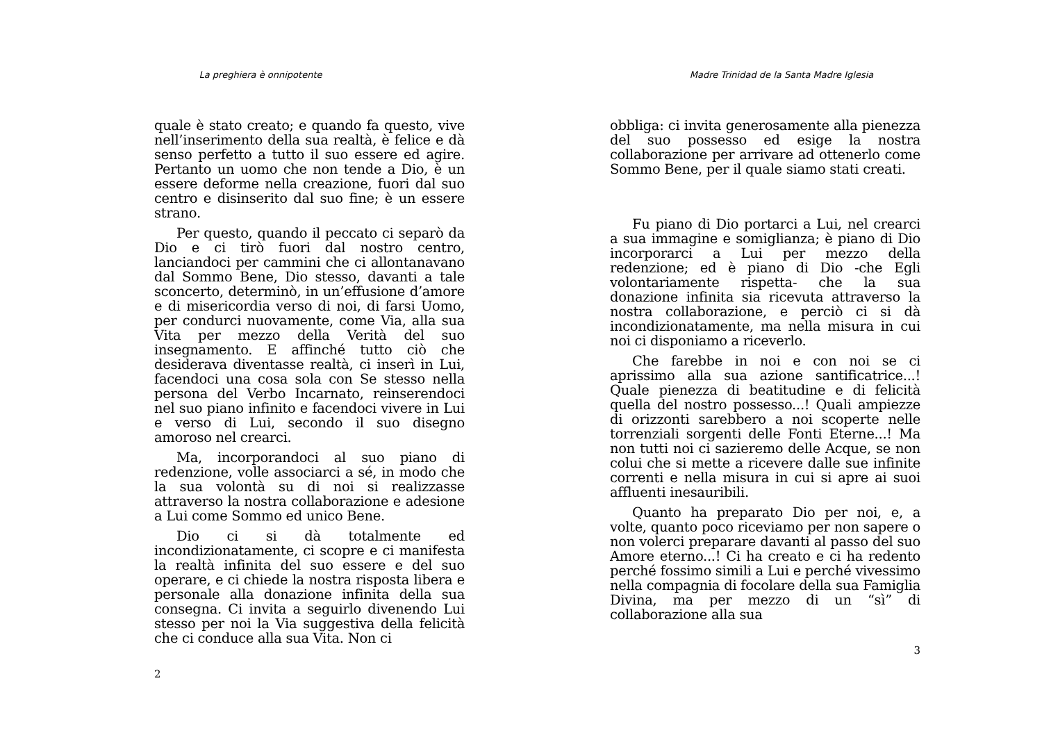La preghiera è onnipotente
quale è stato creato; e quando fa questo, vive nell’inserimento della sua realtà, è felice e dà senso perfetto a tutto il suo essere ed agire. Pertanto un uomo che non tende a Dio, è un essere deforme nella creazione, fuori dal suo centro e disinserito dal suo fine; è un essere strano.
Per questo, quando il peccato ci separò da Dio e ci tirò fuori dal nostro centro, lanciandoci per cammini che ci allontanavano dal Sommo Bene, Dio stesso, davanti a tale sconcerto, determinò, in un’effusione d’amore e di misericordia verso di noi, di farsi Uomo, per condurci nuovamente, come Via, alla sua Vita per mezzo della Verità del suo insegnamento. E affinché tutto ciò che desiderava diventasse realtà, ci inserì in Lui, facendoci una cosa sola con Se stesso nella persona del Verbo Incarnato, reinserendoci nel suo piano infinito e facendoci vivere in Lui e verso di Lui, secondo il suo disegno amoroso nel crearci.
Ma, incorporandoci al suo piano di redenzione, volle associarci a sé, in modo che la sua volontà su di noi si realizzasse attraverso la nostra collaborazione e adesione a Lui come Sommo ed unico Bene.
Dio ci si dà totalmente ed incondizionatamente, ci scopre e ci manifesta la realtà infinita del suo essere e del suo operare, e ci chiede la nostra risposta libera e personale alla donazione infinita della sua consegna. Ci invita a seguirlo divenendo Lui stesso per noi la Via suggestiva della felicità che ci conduce alla sua Vita. Non ci
2
Madre Trinidad de la Santa Madre Iglesia
obbliga: ci invita generosamente alla pienezza del suo possesso ed esige la nostra collaborazione per arrivare ad ottenerlo come Sommo Bene, per il quale siamo stati creati.
Fu piano di Dio portarci a Lui, nel crearci a sua immagine e somiglianza; è piano di Dio incorporarci a Lui per mezzo della redenzione; ed è piano di Dio -che Egli volontariamente rispetta- che la sua donazione infinita sia ricevuta attraverso la nostra collaborazione, e perciò ci si dà incondizionatamente, ma nella misura in cui noi ci disponiamo a riceverlo.
Che farebbe in noi e con noi se ci aprissimo alla sua azione santificatrice...! Quale pienezza di beatitudine e di felicità quella del nostro possesso...! Quali ampiezze di orizzonti sarebbero a noi scoperte nelle torrenziali sorgenti delle Fonti Eterne...! Ma non tutti noi ci sazieremo delle Acque, se non colui che si mette a ricevere dalle sue infinite correnti e nella misura in cui si apre ai suoi affluenti inesauribili.
Quanto ha preparato Dio per noi, e, a volte, quanto poco riceviamo per non sapere o non volerci preparare davanti al passo del suo Amore eterno...! Ci ha creato e ci ha redento perché fossimo simili a Lui e perché vivessimo nella compagnia di focolare della sua Famiglia Divina, ma per mezzo di un “sì” di collaborazione alla sua
3